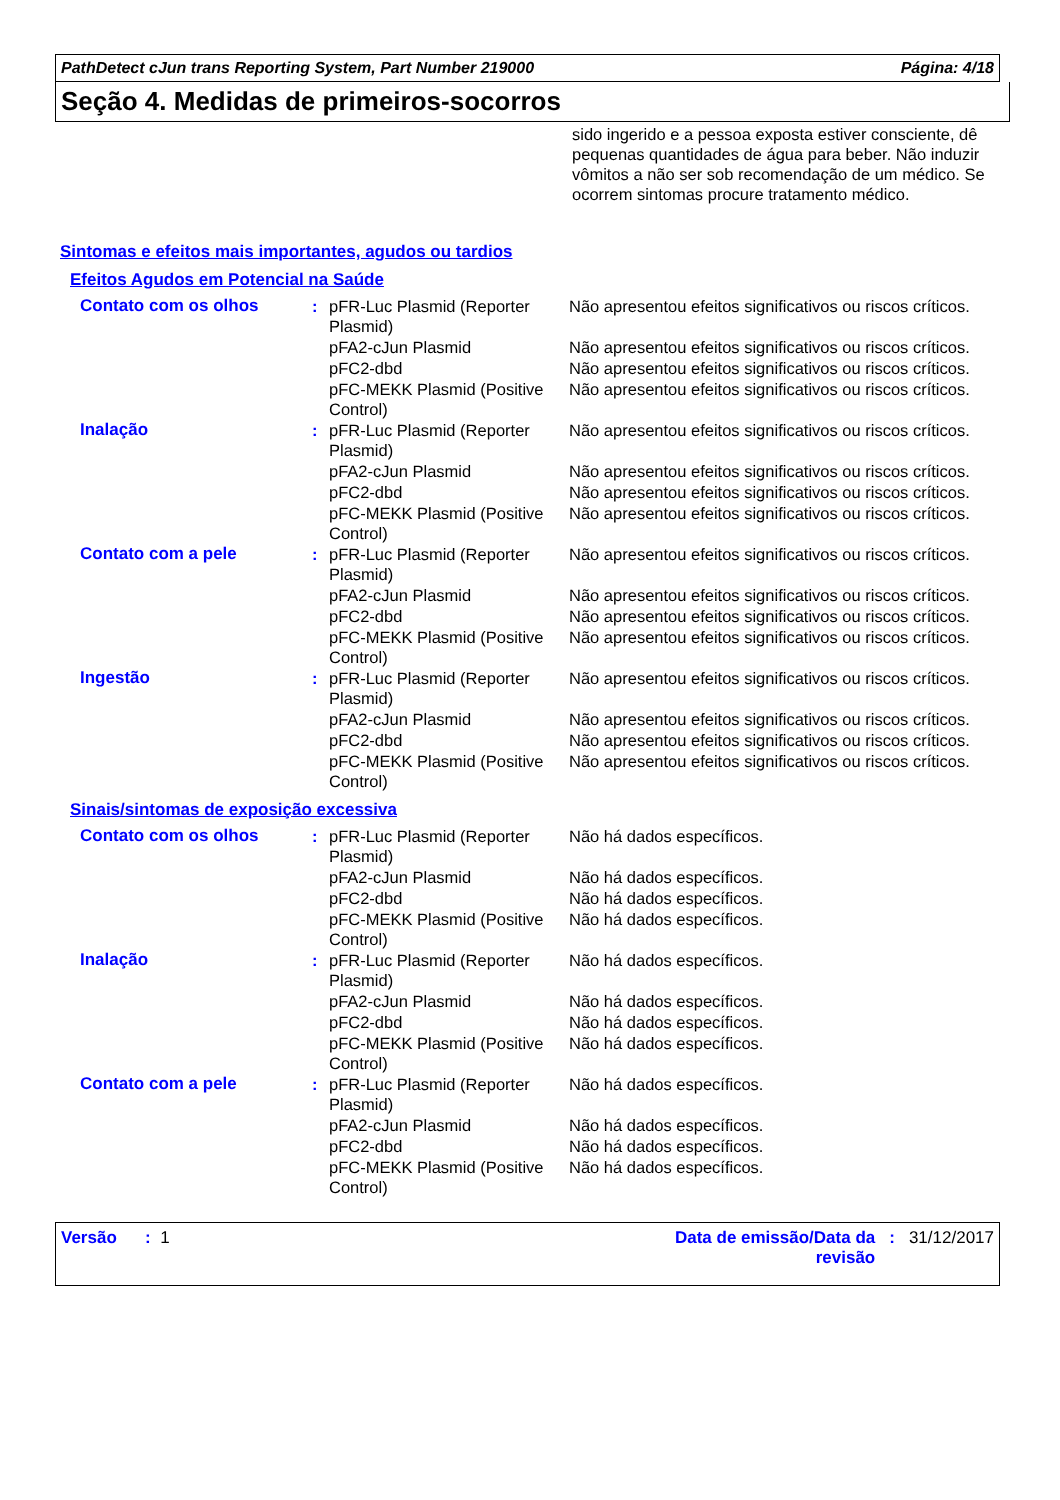PathDetect cJun trans Reporting System, Part Number 219000 Página: 4/18
Seção 4. Medidas de primeiros-socorros
sido ingerido e a pessoa exposta estiver consciente, dê pequenas quantidades de água para beber. Não induzir vômitos a não ser sob recomendação de um médico. Se ocorrem sintomas procure tratamento médico.
Sintomas e efeitos mais importantes, agudos ou tardios
Efeitos Agudos em Potencial na Saúde
| Contato com os olhos | : | pFR-Luc Plasmid (Reporter Plasmid) | Não apresentou efeitos significativos ou riscos críticos. |
| | | pFA2-cJun Plasmid | Não apresentou efeitos significativos ou riscos críticos. |
| | | pFC2-dbd | Não apresentou efeitos significativos ou riscos críticos. |
| | | pFC-MEKK Plasmid (Positive Control) | Não apresentou efeitos significativos ou riscos críticos. |
| Inalação | : | pFR-Luc Plasmid (Reporter Plasmid) | Não apresentou efeitos significativos ou riscos críticos. |
| | | pFA2-cJun Plasmid | Não apresentou efeitos significativos ou riscos críticos. |
| | | pFC2-dbd | Não apresentou efeitos significativos ou riscos críticos. |
| | | pFC-MEKK Plasmid (Positive Control) | Não apresentou efeitos significativos ou riscos críticos. |
| Contato com a pele | : | pFR-Luc Plasmid (Reporter Plasmid) | Não apresentou efeitos significativos ou riscos críticos. |
| | | pFA2-cJun Plasmid | Não apresentou efeitos significativos ou riscos críticos. |
| | | pFC2-dbd | Não apresentou efeitos significativos ou riscos críticos. |
| | | pFC-MEKK Plasmid (Positive Control) | Não apresentou efeitos significativos ou riscos críticos. |
| Ingestão | : | pFR-Luc Plasmid (Reporter Plasmid) | Não apresentou efeitos significativos ou riscos críticos. |
| | | pFA2-cJun Plasmid | Não apresentou efeitos significativos ou riscos críticos. |
| | | pFC2-dbd | Não apresentou efeitos significativos ou riscos críticos. |
| | | pFC-MEKK Plasmid (Positive Control) | Não apresentou efeitos significativos ou riscos críticos. |
Sinais/sintomas de exposição excessiva
| Contato com os olhos | : | pFR-Luc Plasmid (Reporter Plasmid) | Não há dados específicos. |
| | | pFA2-cJun Plasmid | Não há dados específicos. |
| | | pFC2-dbd | Não há dados específicos. |
| | | pFC-MEKK Plasmid (Positive Control) | Não há dados específicos. |
| Inalação | : | pFR-Luc Plasmid (Reporter Plasmid) | Não há dados específicos. |
| | | pFA2-cJun Plasmid | Não há dados específicos. |
| | | pFC2-dbd | Não há dados específicos. |
| | | pFC-MEKK Plasmid (Positive Control) | Não há dados específicos. |
| Contato com a pele | : | pFR-Luc Plasmid (Reporter Plasmid) | Não há dados específicos. |
| | | pFA2-cJun Plasmid | Não há dados específicos. |
| | | pFC2-dbd | Não há dados específicos. |
| | | pFC-MEKK Plasmid (Positive Control) | Não há dados específicos. |
Versão : 1 Data de emissão/Data da revisão: 31/12/2017